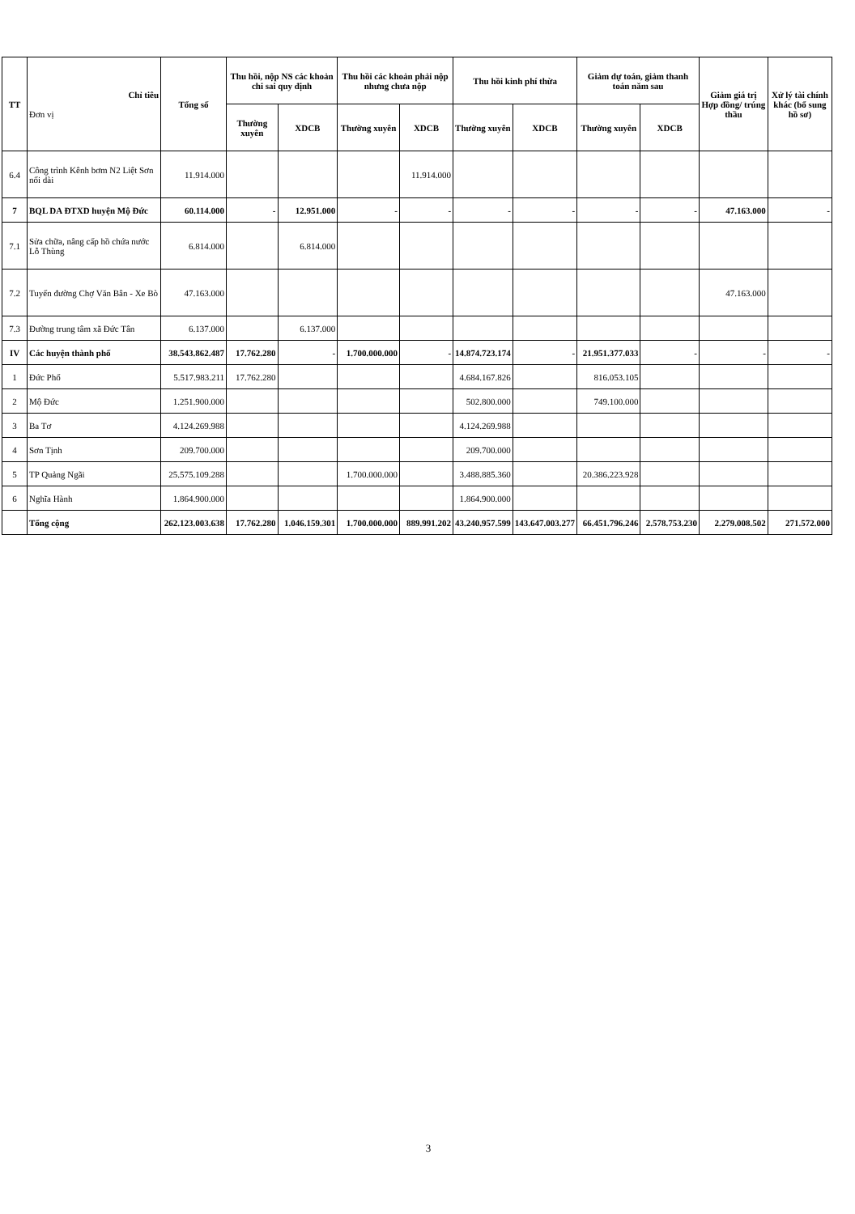| TT | Chỉ tiêu Đơn vị | Tổng số | Thu hồi, nộp NS các khoản chi sai quy định | | Thu hồi các khoản phải nộp nhưng chưa nộp | | Thu hồi kinh phí thừa | | Giảm dự toán, giảm thanh toán năm sau | | Giảm giá trị Hợp đồng/ trúng thầu | Xử lý tài chính khác (bổ sung hồ sơ) |
| --- | --- | --- | --- | --- | --- | --- | --- | --- | --- | --- | --- | --- |
| | | | Thường xuyên | XDCB | Thường xuyên | XDCB | Thường xuyên | XDCB | Thường xuyên | XDCB | | |
| 6.4 | Công trình Kênh bơm N2 Liệt Sơn nối dài | 11.914.000 | | | | 11.914.000 | | | | | | |
| 7 | BQL DA ĐTXD huyện Mộ Đức | 60.114.000 | - | 12.951.000 | - | - | - | - | - | - | 47.163.000 | - |
| 7.1 | Sửa chữa, nâng cấp hồ chứa nước Lỗ Thùng | 6.814.000 | | 6.814.000 | | | | | | | | |
| 7.2 | Tuyến đường Chợ Văn Bân - Xe Bò | 47.163.000 | | | | | | | | | 47.163.000 | |
| 7.3 | Đường trung tâm xã Đức Tân | 6.137.000 | | 6.137.000 | | | | | | | | |
| IV | Các huyện thành phố | 38.543.862.487 | 17.762.280 | - | 1.700.000.000 | - | 14.874.723.174 | - | 21.951.377.033 | - | - | - |
| 1 | Đức Phổ | 5.517.983.211 | 17.762.280 | | | | 4.684.167.826 | | 816.053.105 | | | |
| 2 | Mộ Đức | 1.251.900.000 | | | | | 502.800.000 | | 749.100.000 | | | |
| 3 | Ba Tơ | 4.124.269.988 | | | | | 4.124.269.988 | | | | | |
| 4 | Sơn Tịnh | 209.700.000 | | | | | 209.700.000 | | | | | |
| 5 | TP Quảng Ngãi | 25.575.109.288 | | | 1.700.000.000 | | 3.488.885.360 | | 20.386.223.928 | | | |
| 6 | Nghĩa Hành | 1.864.900.000 | | | | | 1.864.900.000 | | | | | |
| | Tổng cộng | 262.123.003.638 | 17.762.280 | 1.046.159.301 | 1.700.000.000 | 889.991.202 | 43.240.957.599 | 143.647.003.277 | 66.451.796.246 | 2.578.753.230 | 2.279.008.502 | 271.572.000 |
3